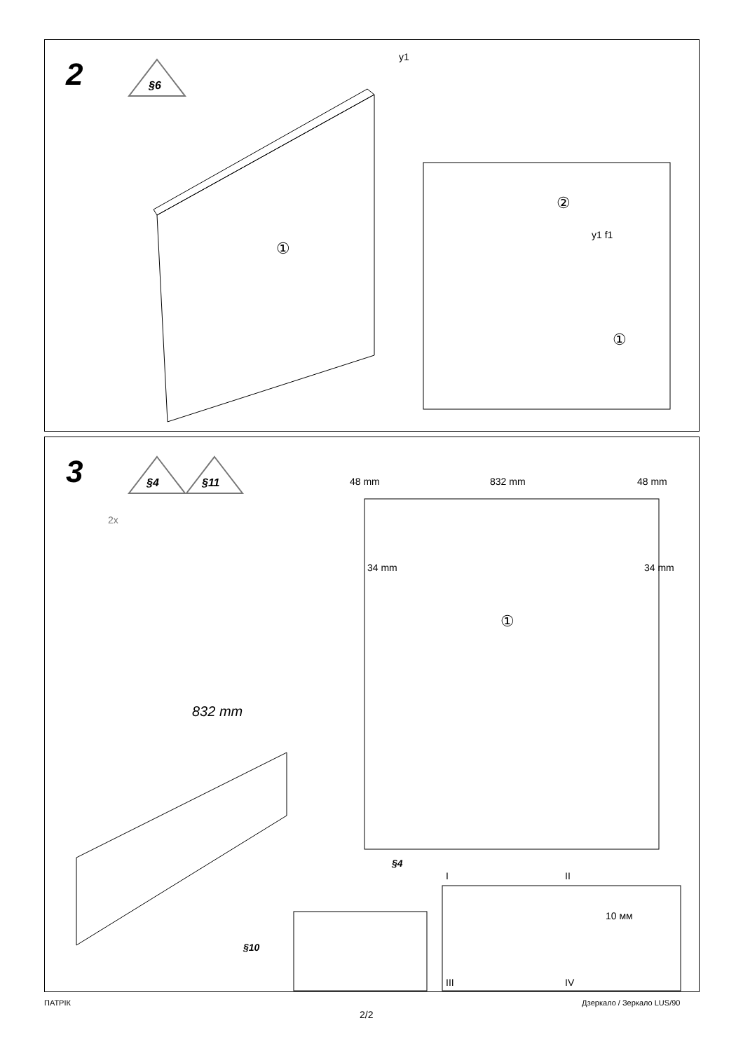2
§6
①
①
②
y1
y1 f1
3
§4
§11
①
2x
48 mm 832 mm 48 mm
34 mm 34 mm
832 mm
§4
§10
I II
III IV
10 мм
ПАТРІК
2/2
Дзеркало / Зеркало LUS/90